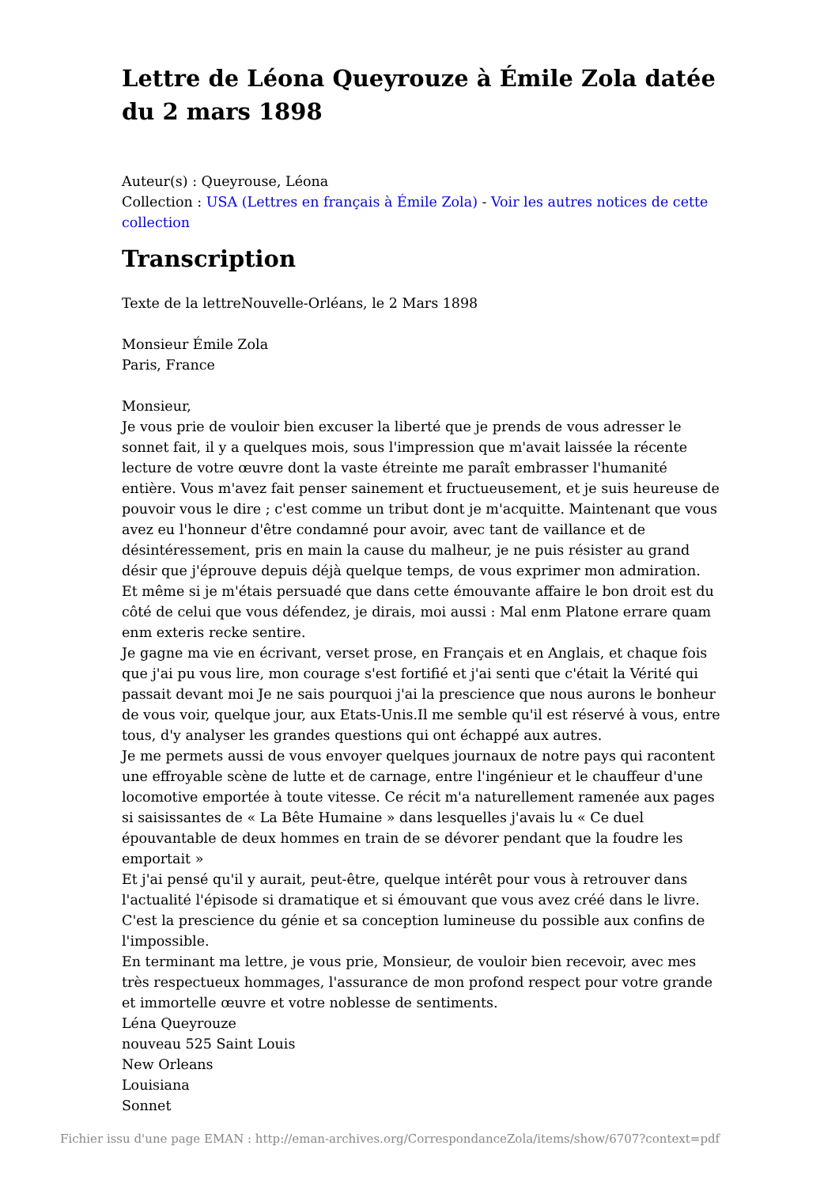Lettre de Léona Queyrouze à Émile Zola datée du 2 mars 1898
Auteur(s) : Queyrouse, Léona
Collection : USA (Lettres en français à Émile Zola) - Voir les autres notices de cette collection
Transcription
Texte de la lettreNouvelle-Orléans, le 2 Mars 1898
Monsieur Émile Zola
Paris, France
Monsieur,
Je vous prie de vouloir bien excuser la liberté que je prends de vous adresser le sonnet fait, il y a quelques mois, sous l'impression que m'avait laissée la récente lecture de votre œuvre dont la vaste étreinte me paraît embrasser l'humanité entière. Vous m'avez fait penser sainement et fructueusement, et je suis heureuse de pouvoir vous le dire ; c'est comme un tribut dont je m'acquitte. Maintenant que vous avez eu l'honneur d'être condamné pour avoir, avec tant de vaillance et de désintéressement, pris en main la cause du malheur, je ne puis résister au grand désir que j'éprouve depuis déjà quelque temps, de vous exprimer mon admiration. Et même si je m'étais persuadé que dans cette émouvante affaire le bon droit est du côté de celui que vous défendez, je dirais, moi aussi : Mal enm Platone errare quam enm exteris recke sentire.
Je gagne ma vie en écrivant, verset prose, en Français et en Anglais, et chaque fois que j'ai pu vous lire, mon courage s'est fortifié et j'ai senti que c'était la Vérité qui passait devant moi Je ne sais pourquoi j'ai la prescience que nous aurons le bonheur de vous voir, quelque jour, aux Etats-Unis.Il me semble qu'il est réservé à vous, entre tous, d'y analyser les grandes questions qui ont échappé aux autres.
Je me permets aussi de vous envoyer quelques journaux de notre pays qui racontent une effroyable scène de lutte et de carnage, entre l'ingénieur et le chauffeur d'une locomotive emportée à toute vitesse. Ce récit m'a naturellement ramenée aux pages si saisissantes de « La Bête Humaine » dans lesquelles j'avais lu « Ce duel épouvantable de deux hommes en train de se dévorer pendant que la foudre les emportait »
Et j'ai pensé qu'il y aurait, peut-être, quelque intérêt pour vous à retrouver dans l'actualité l'épisode si dramatique et si émouvant que vous avez créé dans le livre. C'est la prescience du génie et sa conception lumineuse du possible aux confins de l'impossible.
En terminant ma lettre, je vous prie, Monsieur, de vouloir bien recevoir, avec mes très respectueux hommages, l'assurance de mon profond respect pour votre grande et immortelle œuvre et votre noblesse de sentiments.
Léna Queyrouze
nouveau 525 Saint Louis
New Orleans
Louisiana
Sonnet
Fichier issu d'une page EMAN : http://eman-archives.org/CorrespondanceZola/items/show/6707?context=pdf